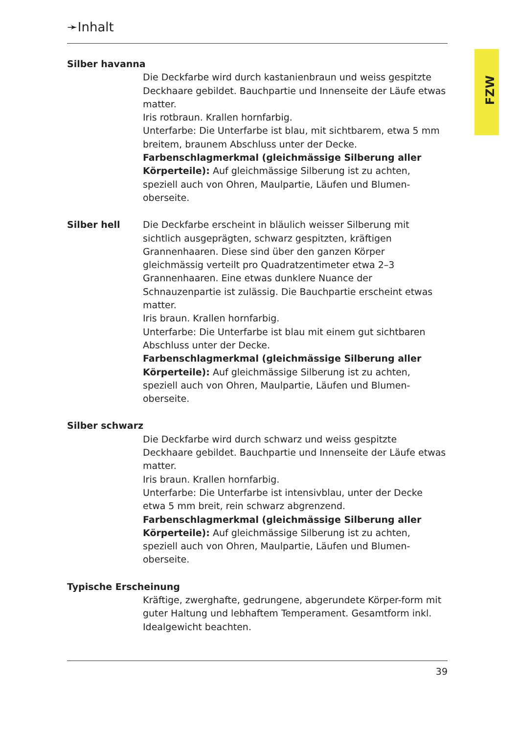FZW
➛Inhalt
Silber havanna
Die Deckfarbe wird durch kastanienbraun und weiss gespitzte Deckhaare gebildet. Bauchpartie und Innenseite der Läufe etwas matter.
Iris rotbraun. Krallen hornfarbig.
Unterfarbe: Die Unterfarbe ist blau, mit sichtbarem, etwa 5 mm breitem, braunem Abschluss unter der Decke.
Farbenschlagmerkmal (gleichmässige Silberung aller Körperteile): Auf gleichmässige Silberung ist zu achten, speziell auch von Ohren, Maulpartie, Läufen und Blumen-oberseite.
Silber hell Die Deckfarbe erscheint in bläulich weisser Silberung mit sichtlich ausgeprägten, schwarz gespitzten, kräftigen Grannenhaaren. Diese sind über den ganzen Körper gleichmässig verteilt pro Quadratzentimeter etwa 2–3 Grannenhaaren. Eine etwas dunklere Nuance der Schnauzenpartie ist zulässig. Die Bauchpartie erscheint etwas matter.
Iris braun. Krallen hornfarbig.
Unterfarbe: Die Unterfarbe ist blau mit einem gut sichtbaren Abschluss unter der Decke.
Farbenschlagmerkmal (gleichmässige Silberung aller Körperteile): Auf gleichmässige Silberung ist zu achten, speziell auch von Ohren, Maulpartie, Läufen und Blumen-oberseite.
Silber schwarz
Die Deckfarbe wird durch schwarz und weiss gespitzte Deckhaare gebildet. Bauchpartie und Innenseite der Läufe etwas matter.
Iris braun. Krallen hornfarbig.
Unterfarbe: Die Unterfarbe ist intensivblau, unter der Decke etwa 5 mm breit, rein schwarz abgrenzend.
Farbenschlagmerkmal (gleichmässige Silberung aller Körperteile): Auf gleichmässige Silberung ist zu achten, speziell auch von Ohren, Maulpartie, Läufen und Blumen-oberseite.
Typische Erscheinung
Kräftige, zwerghafte, gedrungene, abgerundete Körper-form mit guter Haltung und lebhaftem Temperament. Gesamtform inkl. Idealgewicht beachten.
39